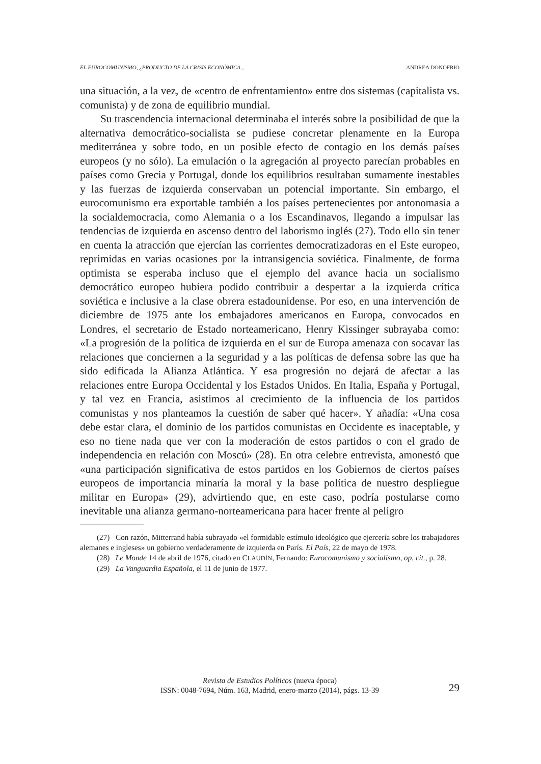EL EUROCOMUNISMO, ¿PRODUCTO DE LA CRISIS ECONÓMICA... ANDREA DONOFRIO
una situación, a la vez, de «centro de enfrentamiento» entre dos sistemas (capitalista vs. comunista) y de zona de equilibrio mundial.
Su trascendencia internacional determinaba el interés sobre la posibilidad de que la alternativa democrático-socialista se pudiese concretar plenamente en la Europa mediterránea y sobre todo, en un posible efecto de contagio en los demás países europeos (y no sólo). La emulación o la agregación al proyecto parecían probables en países como Grecia y Portugal, donde los equilibrios resultaban sumamente inestables y las fuerzas de izquierda conservaban un potencial importante. Sin embargo, el eurocomunismo era exportable también a los países pertenecientes por antonomasia a la socialdemocracia, como Alemania o a los Escandinavos, llegando a impulsar las tendencias de izquierda en ascenso dentro del laborismo inglés (27). Todo ello sin tener en cuenta la atracción que ejercían las corrientes democratizadoras en el Este europeo, reprimidas en varias ocasiones por la intransigencia soviética. Finalmente, de forma optimista se esperaba incluso que el ejemplo del avance hacia un socialismo democrático europeo hubiera podido contribuir a despertar a la izquierda crítica soviética e inclusive a la clase obrera estadounidense. Por eso, en una intervención de diciembre de 1975 ante los embajadores americanos en Europa, convocados en Londres, el secretario de Estado norteamericano, Henry Kissinger subrayaba como: «La progresión de la política de izquierda en el sur de Europa amenaza con socavar las relaciones que conciernen a la seguridad y a las políticas de defensa sobre las que ha sido edificada la Alianza Atlántica. Y esa progresión no dejará de afectar a las relaciones entre Europa Occidental y los Estados Unidos. En Italia, España y Portugal, y tal vez en Francia, asistimos al crecimiento de la influencia de los partidos comunistas y nos planteamos la cuestión de saber qué hacer». Y añadía: «Una cosa debe estar clara, el dominio de los partidos comunistas en Occidente es inaceptable, y eso no tiene nada que ver con la moderación de estos partidos o con el grado de independencia en relación con Moscú» (28). En otra celebre entrevista, amonestó que «una participación significativa de estos partidos en los Gobiernos de ciertos países europeos de importancia minaría la moral y la base política de nuestro despliegue militar en Europa» (29), advirtiendo que, en este caso, podría postularse como inevitable una alianza germano-norteamericana para hacer frente al peligro
(27) Con razón, Mitterrand había subrayado «el formidable estímulo ideológico que ejercería sobre los trabajadores alemanes e ingleses» un gobierno verdaderamente de izquierda en París. El País, 22 de mayo de 1978.
(28) Le Monde 14 de abril de 1976, citado en CLAUDÍN, Fernando: Eurocomunismo y socialismo, op. cit., p. 28.
(29) La Vanguardia Española, el 11 de junio de 1977.
Revista de Estudios Políticos (nueva época)
ISSN: 0048-7694, Núm. 163, Madrid, enero-marzo (2014), págs. 13-39
29